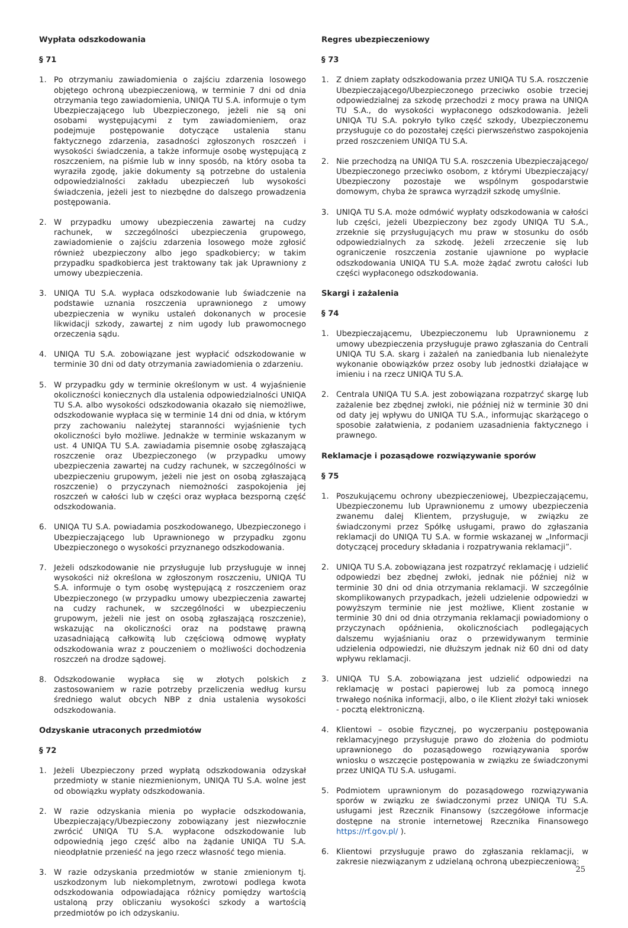Wypłata odszkodowania
§ 71
1. Po otrzymaniu zawiadomienia o zajściu zdarzenia losowego objętego ochroną ubezpieczeniową, w terminie 7 dni od dnia otrzymania tego zawiadomienia, UNIQA TU S.A. informuje o tym Ubezpieczającego lub Ubezpieczonego, jeżeli nie są oni osobami występującymi z tym zawiadomieniem, oraz podejmuje postępowanie dotyczące ustalenia stanu faktycznego zdarzenia, zasadności zgłoszonych roszczeń i wysokości świadczenia, a także informuje osobę występującą z roszczeniem, na piśmie lub w inny sposób, na który osoba ta wyraziła zgodę, jakie dokumenty są potrzebne do ustalenia odpowiedzialności zakładu ubezpieczeń lub wysokości świadczenia, jeżeli jest to niezbędne do dalszego prowadzenia postępowania.
2. W przypadku umowy ubezpieczenia zawartej na cudzy rachunek, w szczególności ubezpieczenia grupowego, zawiadomienie o zajściu zdarzenia losowego może zgłosić również ubezpieczony albo jego spadkobiercy; w takim przypadku spadkobierca jest traktowany tak jak Uprawniony z umowy ubezpieczenia.
3. UNIQA TU S.A. wypłaca odszkodowanie lub świadczenie na podstawie uznania roszczenia uprawnionego z umowy ubezpieczenia w wyniku ustaleń dokonanych w procesie likwidacji szkody, zawartej z nim ugody lub prawomocnego orzeczenia sądu.
4. UNIQA TU S.A. zobowiązane jest wypłacić odszkodowanie w terminie 30 dni od daty otrzymania zawiadomienia o zdarzeniu.
5. W przypadku gdy w terminie określonym w ust. 4 wyjaśnienie okoliczności koniecznych dla ustalenia odpowiedzialności UNIQA TU S.A. albo wysokości odszkodowania okazało się niemożliwe, odszkodowanie wypłaca się w terminie 14 dni od dnia, w którym przy zachowaniu należytej staranności wyjaśnienie tych okoliczności było możliwe. Jednakże w terminie wskazanym w ust. 4 UNIQA TU S.A. zawiadamia pisemnie osobę zgłaszającą roszczenie oraz Ubezpieczonego (w przypadku umowy ubezpieczenia zawartej na cudzy rachunek, w szczególności w ubezpieczeniu grupowym, jeżeli nie jest on osobą zgłaszającą roszczenie) o przyczynach niemożności zaspokojenia jej roszczeń w całości lub w części oraz wypłaca bezsporną część odszkodowania.
6. UNIQA TU S.A. powiadamia poszkodowanego, Ubezpieczonego i Ubezpieczającego lub Uprawnionego w przypadku zgonu Ubezpieczonego o wysokości przyznanego odszkodowania.
7. Jeżeli odszkodowanie nie przysługuje lub przysługuje w innej wysokości niż określona w zgłoszonym roszczeniu, UNIQA TU S.A. informuje o tym osobę występującą z roszczeniem oraz Ubezpieczonego (w przypadku umowy ubezpieczenia zawartej na cudzy rachunek, w szczególności w ubezpieczeniu grupowym, jeżeli nie jest on osobą zgłaszającą roszczenie), wskazując na okoliczności oraz na podstawę prawną uzasadniającą całkowitą lub częściową odmowę wypłaty odszkodowania wraz z pouczeniem o możliwości dochodzenia roszczeń na drodze sądowej.
8. Odszkodowanie wypłaca się w złotych polskich z zastosowaniem w razie potrzeby przeliczenia według kursu średniego walut obcych NBP z dnia ustalenia wysokości odszkodowania.
Odzyskanie utraconych przedmiotów
§ 72
1. Jeżeli Ubezpieczony przed wypłatą odszkodowania odzyskał przedmioty w stanie niezmienionym, UNIQA TU S.A. wolne jest od obowiązku wypłaty odszkodowania.
2. W razie odzyskania mienia po wypłacie odszkodowania, Ubezpieczający/Ubezpieczony zobowiązany jest niezwłocznie zwrócić UNIQA TU S.A. wypłacone odszkodowanie lub odpowiednią jego część albo na żądanie UNIQA TU S.A. nieodpłatnie przenieść na jego rzecz własność tego mienia.
3. W razie odzyskania przedmiotów w stanie zmienionym tj. uszkodzonym lub niekompletnym, zwrotowi podlega kwota odszkodowania odpowiadająca różnicy pomiędzy wartością ustaloną przy obliczaniu wysokości szkody a wartością przedmiotów po ich odzyskaniu.
Regres ubezpieczeniowy
§ 73
1. Z dniem zapłaty odszkodowania przez UNIQA TU S.A. roszczenie Ubezpieczającego/Ubezpieczonego przeciwko osobie trzeciej odpowiedzialnej za szkodę przechodzi z mocy prawa na UNIQA TU S.A., do wysokości wypłaconego odszkodowania. Jeżeli UNIQA TU S.A. pokryło tylko część szkody, Ubezpieczonemu przysługuje co do pozostałej części pierwszeństwo zaspokojenia przed roszczeniem UNIQA TU S.A.
2. Nie przechodzą na UNIQA TU S.A. roszczenia Ubezpieczającego/ Ubezpieczonego przeciwko osobom, z którymi Ubezpieczający/ Ubezpieczony pozostaje we wspólnym gospodarstwie domowym, chyba że sprawca wyrządził szkodę umyślnie.
3. UNIQA TU S.A. może odmówić wypłaty odszkodowania w całości lub części, jeżeli Ubezpieczony bez zgody UNIQA TU S.A., zrzeknie się przysługujących mu praw w stosunku do osób odpowiedzialnych za szkodę. Jeżeli zrzeczenie się lub ograniczenie roszczenia zostanie ujawnione po wypłacie odszkodowania UNIQA TU S.A. może żądać zwrotu całości lub części wypłaconego odszkodowania.
Skargi i zażalenia
§ 74
1. Ubezpieczającemu, Ubezpieczonemu lub Uprawnionemu z umowy ubezpieczenia przysługuje prawo zgłaszania do Centrali UNIQA TU S.A. skarg i zażaleń na zaniedbania lub nienależyte wykonanie obowiązków przez osoby lub jednostki działające w imieniu i na rzecz UNIQA TU S.A.
2. Centrala UNIQA TU S.A. jest zobowiązana rozpatrzyć skargę lub zażalenie bez zbędnej zwłoki, nie później niż w terminie 30 dni od daty jej wpływu do UNIQA TU S.A., informując skarżącego o sposobie załatwienia, z podaniem uzasadnienia faktycznego i prawnego.
Reklamacje i pozasądowe rozwiązywanie sporów
§ 75
1. Poszukującemu ochrony ubezpieczeniowej, Ubezpieczającemu, Ubezpieczonemu lub Uprawnionemu z umowy ubezpieczenia zwanemu dalej Klientem, przysługuje, w związku ze świadczonymi przez Spółkę usługami, prawo do zgłaszania reklamacji do UNIQA TU S.A. w formie wskazanej w „Informacji dotyczącej procedury składania i rozpatrywania reklamacji”.
2. UNIQA TU S.A. zobowiązana jest rozpatrzyć reklamację i udzielić odpowiedzi bez zbędnej zwłoki, jednak nie później niż w terminie 30 dni od dnia otrzymania reklamacji. W szczególnie skomplikowanych przypadkach, jeżeli udzielenie odpowiedzi w powyższym terminie nie jest możliwe, Klient zostanie w terminie 30 dni od dnia otrzymania reklamacji powiadomiony o przyczynach opóźnienia, okolicznościach podlegających dalszemu wyjaśnianiu oraz o przewidywanym terminie udzielenia odpowiedzi, nie dłuższym jednak niż 60 dni od daty wpływu reklamacji.
3. UNIQA TU S.A. zobowiązana jest udzielić odpowiedzi na reklamację w postaci papierowej lub za pomocą innego trwałego nośnika informacji, albo, o ile Klient złożył taki wniosek - pocztą elektroniczną.
4. Klientowi – osobie fizycznej, po wyczerpaniu postępowania reklamacyjnego przysługuje prawo do złożenia do podmiotu uprawnionego do pozasądowego rozwiązywania sporów wniosku o wszczęcie postępowania w związku ze świadczonymi przez UNIQA TU S.A. usługami.
5. Podmiotem uprawnionym do pozasądowego rozwiązywania sporów w związku ze świadczonymi przez UNIQA TU S.A. usługami jest Rzecznik Finansowy (szczegółowe informacje dostępne na stronie internetowej Rzecznika Finansowego https://rf.gov.pl/ ).
6. Klientowi przysługuje prawo do zgłaszania reklamacji, w zakresie niezwiązanym z udzielaną ochroną ubezpieczeniową:
25